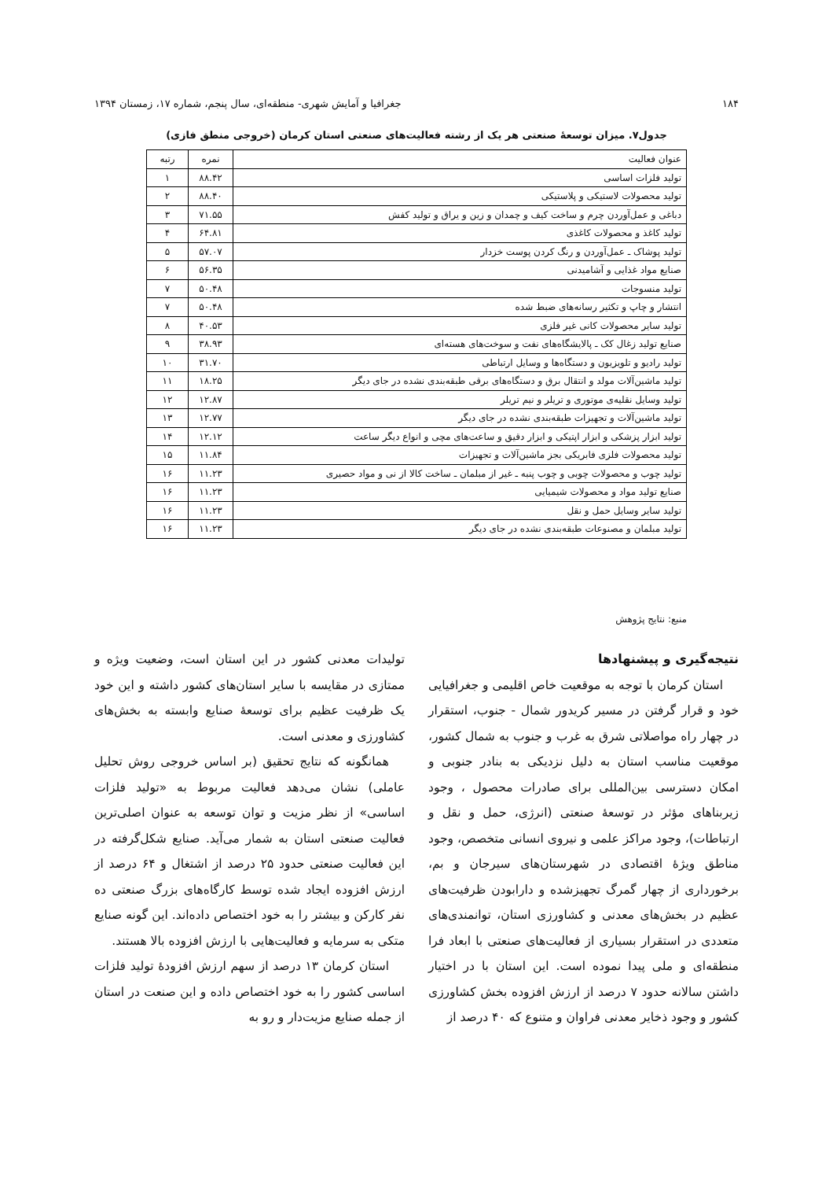۱۸۴ جغرافیا و آمایش شهری- منطقه‌ای، سال پنجم، شماره ۱۷، زمستان ۱۳۹۴
جدول۷. میزان توسعهٔ صنعتی هر یک از رشته فعالیت‌های صنعتی استان کرمان (خروجی منطق فازی)
| عنوان فعالیت | نمره | رتبه |
| --- | --- | --- |
| تولید فلزات اساسی | ۸۸.۴۲ | ۱ |
| تولید محصولات لاستیکی و پلاستیکی | ۸۸.۴۰ | ۲ |
| دباغی و عمل‌آوردن چرم و ساخت کیف و چمدان و زین و یراق و تولید کفش | ۷۱.۵۵ | ۳ |
| تولید کاغذ و محصولات کاغذی | ۶۴.۸۱ | ۴ |
| تولید پوشاک ـ عمل‌آوردن و رنگ کردن پوست خزدار | ۵۷.۰۷ | ۵ |
| صنایع مواد غذایی و آشامیدنی | ۵۶.۳۵ | ۶ |
| تولید منسوجات | ۵۰.۴۸ | ۷ |
| انتشار و چاپ و تکثیر رسانه‌های ضبط شده | ۵۰.۴۸ | ۷ |
| تولید سایر محصولات کانی غیر فلزی | ۴۰.۵۳ | ۸ |
| صنایع تولید زغال کک ـ پالایشگاه‌های نفت و سوخت‌های هسته‌ای | ۳۸.۹۳ | ۹ |
| تولید رادیو و تلویزیون و دستگاه‌ها و وسایل ارتباطی | ۳۱.۷۰ | ۱۰ |
| تولید ماشین‌آلات مولد و انتقال برق و دستگاه‌های برقی طبقه‌بندی نشده در جای دیگر | ۱۸.۲۵ | ۱۱ |
| تولید وسایل نقلیه‌ی موتوری و تریلر و نیم تریلر | ۱۲.۸۷ | ۱۲ |
| تولید ماشین‌آلات و تجهیزات طبقه‌بندی نشده در جای دیگر | ۱۲.۷۷ | ۱۳ |
| تولید ابزار پزشکی و ابزار اپتیکی و ابزار دقیق و ساعت‌های مچی و انواع دیگر ساعت | ۱۲.۱۲ | ۱۴ |
| تولید محصولات فلزی فابریکی بجز ماشین‌آلات و تجهیزات | ۱۱.۸۴ | ۱۵ |
| تولید چوب و محصولات چوبی و چوب پنبه ـ غیر از مبلمان ـ ساخت کالا از نی و مواد حصیری | ۱۱.۲۳ | ۱۶ |
| صنایع تولید مواد و محصولات شیمیایی | ۱۱.۲۳ | ۱۶ |
| تولید سایر وسایل حمل و نقل | ۱۱.۲۳ | ۱۶ |
| تولید مبلمان و مصنوعات طبقه‌بندی نشده در جای دیگر | ۱۱.۲۳ | ۱۶ |
منبع: نتایج پژوهش
نتیجه‌گیری و پیشنهادها
استان کرمان با توجه به موقعیت خاص اقلیمی و جغرافیایی خود و قرار گرفتن در مسیر کریدور شمال - جنوب، استقرار در چهار راه مواصلاتی شرق به غرب و جنوب به شمال کشور، موقعیت مناسب استان به دلیل نزدیکی به بنادر جنوبی و امکان دسترسی بین‌المللی برای صادرات محصول ، وجود زیربناهای مؤثر در توسعهٔ صنعتی (انرژی، حمل و نقل و ارتباطات)، وجود مراکز علمی و نیروی انسانی متخصص، وجود مناطق ویژهٔ اقتصادی در شهرستان‌های سیرجان و بم، برخورداری از چهار گمرگ تجهیزشده و دارابودن ظرفیت‌های عظیم در بخش‌های معدنی و کشاورزی استان، توانمندی‌های متعددی در استقرار بسیاری از فعالیت‌های صنعتی با ابعاد فرا منطقه‌ای و ملی پیدا نموده است. این استان با در اختیار داشتن سالانه حدود ۷ درصد از ارزش افزوده بخش کشاورزی کشور و وجود ذخایر معدنی فراوان و متنوع که ۴۰ درصد از
تولیدات معدنی کشور در این استان است، وضعیت ویژه و ممتازی در مقایسه با سایر استان‌های کشور داشته و این خود یک ظرفیت عظیم برای توسعهٔ صنایع وابسته به بخش‌های کشاورزی و معدنی است.
همانگونه که نتایج تحقیق (بر اساس خروجی روش تحلیل عاملی) نشان می‌دهد فعالیت مربوط به «تولید فلزات اساسی» از نظر مزیت و توان توسعه به عنوان اصلی‌ترین فعالیت صنعتی استان به شمار می‌آید. صنایع شکل‌گرفته در این فعالیت صنعتی حدود ۲۵ درصد از اشتغال و ۶۴ درصد از ارزش افزوده ایجاد شده توسط کارگاه‌های بزرگ صنعتی ده نفر کارکن و بیشتر را به خود اختصاص داده‌اند. این گونه صنایع متکی به سرمایه و فعالیت‌هایی با ارزش افزوده بالا هستند.
استان کرمان ۱۳ درصد از سهم ارزش افزودهٔ تولید فلزات اساسی کشور را به خود اختصاص داده و این صنعت در استان از جمله صنایع مزیت‌دار و رو به